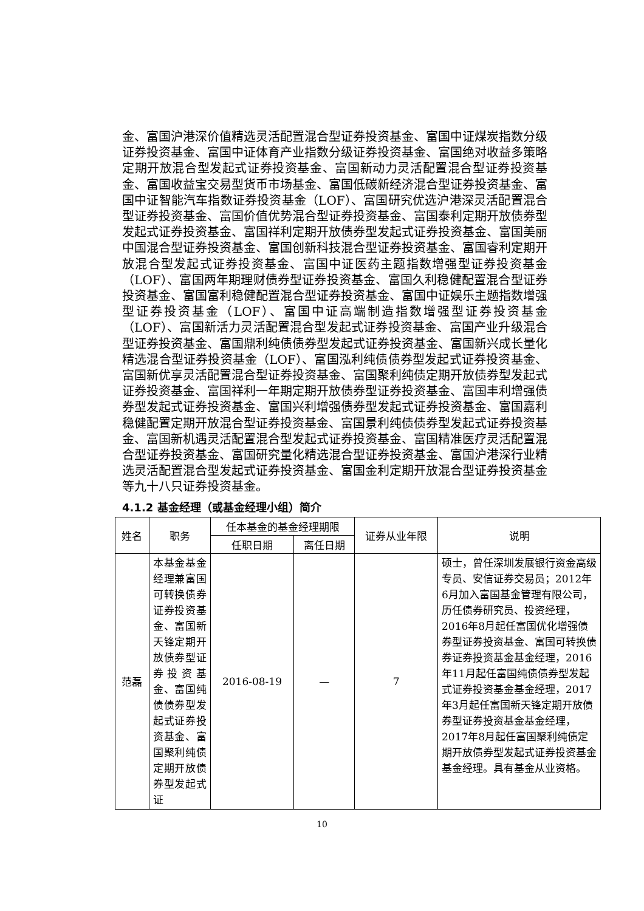金、富国沪港深价值精选灵活配置混合型证券投资基金、富国中证煤炭指数分级证券投资基金、富国中证体育产业指数分级证券投资基金、富国绝对收益多策略定期开放混合型发起式证券投资基金、富国新动力灵活配置混合型证券投资基金、富国收益宝交易型货币市场基金、富国低碳新经济混合型证券投资基金、富国中证智能汽车指数证券投资基金（LOF）、富国研究优选沪港深灵活配置混合型证券投资基金、富国价值优势混合型证券投资基金、富国泰利定期开放债券型发起式证券投资基金、富国祥利定期开放债券型发起式证券投资基金、富国美丽中国混合型证券投资基金、富国创新科技混合型证券投资基金、富国睿利定期开放混合型发起式证券投资基金、富国中证医药主题指数增强型证券投资基金（LOF）、富国两年期理财债券型证券投资基金、富国久利稳健配置混合型证券投资基金、富国富利稳健配置混合型证券投资基金、富国中证娱乐主题指数增强型证券投资基金（LOF）、富国中证高端制造指数增强型证券投资基金（LOF）、富国新活力灵活配置混合型发起式证券投资基金、富国产业升级混合型证券投资基金、富国鼎利纯债债券型发起式证券投资基金、富国新兴成长量化精选混合型证券投资基金（LOF）、富国泓利纯债债券型发起式证券投资基金、富国新优享灵活配置混合型证券投资基金、富国聚利纯债定期开放债券型发起式证券投资基金、富国祥利一年期定期开放债券型证券投资基金、富国丰利增强债券型发起式证券投资基金、富国兴利增强债券型发起式证券投资基金、富国嘉利稳健配置定期开放混合型证券投资基金、富国景利纯债债券型发起式证券投资基金、富国新机遇灵活配置混合型发起式证券投资基金、富国精准医疗灵活配置混合型证券投资基金、富国研究量化精选混合型证券投资基金、富国沪港深行业精选灵活配置混合型发起式证券投资基金、富国金利定期开放混合型证券投资基金等九十八只证券投资基金。
4.1.2 基金经理（或基金经理小组）简介
| 姓名 | 职务 | 任本基金的基金经理期限 | | 证券从业年限 | 说明 |
| --- | --- | --- | --- | --- | --- |
| | | 任职日期 | 离任日期 | | |
| 范磊 | 本基金基金经理兼富国可转换债券证券投资基金、富国新天锋定期开放债券型证券投资基金、富国纯债债券型发起式证券投资基金、富国聚利纯债定期开放债券型发起式证 | 2016-08-19 | — | 7 | 硕士，曾任深圳发展银行资金高级专员、安信证券交易员；2012年6月加入富国基金管理有限公司，历任债券研究员、投资经理，2016年8月起任富国优化增强债券型证券投资基金、富国可转换债券证券投资基金基金经理，2016年11月起任富国纯债债券型发起式证券投资基金基金经理，2017年3月起任富国新天锋定期开放债券型证券投资基金基金经理，2017年8月起任富国聚利纯债定期开放债券型发起式证券投资基金基金经理。具有基金从业资格。 |
10